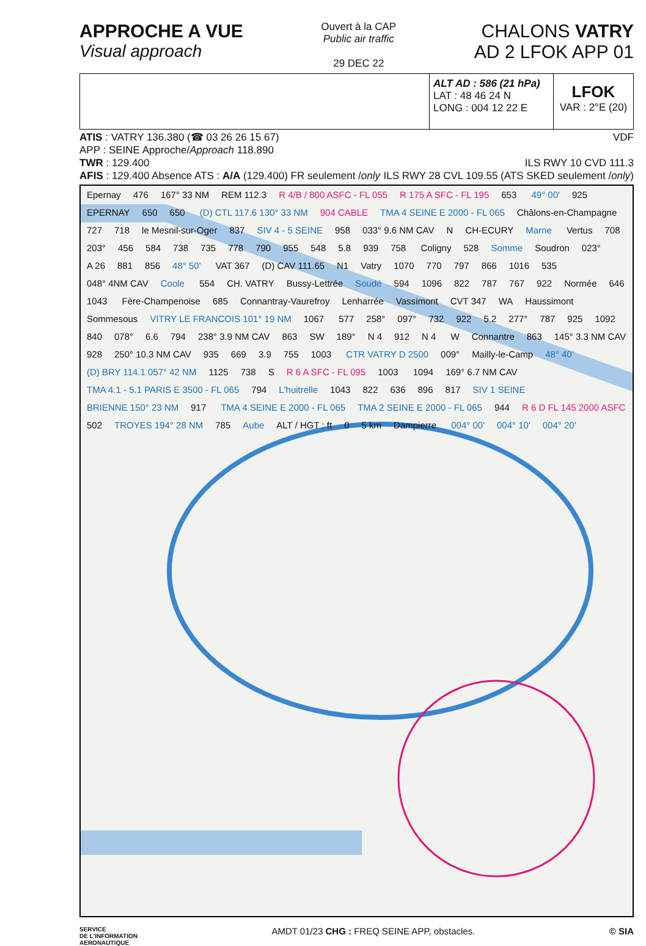APPROCHE A VUE
Visual approach
Ouvert à la CAP
Public air traffic
29 DEC 22
CHALONS VATRY
AD 2 LFOK APP 01
ALT AD : 586 (21 hPa)
LAT : 48 46 24 N
LONG : 004 12 22 E
LFOK
VAR : 2°E (20)
ATIS : VATRY 136.380 (☎ 03 26 26 15 67) VDF
APP : SEINE Approche/Approach 118.890
TWR : 129.400 ILS RWY 10 CVD 111.3
AFIS : 129.400 Absence ATS : A/A (129.400) FR seulement /only ILS RWY 28 CVL 109.55 (ATS SKED seulement /only)
Epernay 476 167° 33 NM REM 112.3 R 4/B / 800 ASFC - FL 055 R 175 A SFC - FL 195 653 49° 00' 925 EPERNAY 650 650 (D) CTL 117.6 130° 33 NM 904 CABLE TMA 4 SEINE E 2000 - FL 065 Châlons-en-Champagne 727 718 le Mesnil-sur-Oger 837 SIV 4 - 5 SEINE 958 033° 9.6 NM CAV N CH-ECURY Marne Vertus 708 203° 456 584 738 735 778 790 955 548 5.8 939 758 Coligny 528 Somme Soudron 023° A 26 881 856 48° 50' VAT 367 (D) CAV 111.65 N1 Vatry 1070 770 797 866 1016 535 048° 4NM CAV Coole 554 CH. VATRY Bussy-Lettrée Soudé 594 1096 822 787 767 922 Normée 646 1043 Fère-Champenoise 685 Connantray-Vaurefroy Lenharrée Vassimont CVT 347 WA Haussimont Sommesous VITRY LE FRANCOIS 101° 19 NM 1067 577 258° 097° 732 922 5.2 277° 787 925 1092 840 078° 6.6 794 238° 3.9 NM CAV 863 SW 189° N 4 912 N 4 W Connantre 863 145° 3.3 NM CAV 928 250° 10.3 NM CAV 935 669 3.9 755 1003 CTR VATRY D 2500 009° Mailly-le-Camp 48° 40' (D) BRY 114.1 057° 42 NM 1125 738 S R 6 A SFC - FL 095 1003 1094 169° 6.7 NM CAV TMA 4.1 - 5.1 PARIS E 3500 - FL 065 794 L'huitrelle 1043 822 636 896 817 SIV 1 SEINE BRIENNE 150° 23 NM 917 TMA 4 SEINE E 2000 - FL 065 TMA 2 SEINE E 2000 - FL 065 944 R 6 D FL 145 2000 ASFC 502 TROYES 194° 28 NM 785 Aube ALT / HGT : ft 0 5 km Dampierre 004° 00' 004° 10' 004° 20'
SERVICE
DE L'INFORMATION
AERONAUTIQUE AMDT 01/23 CHG : FREQ SEINE APP, obstacles. © SIA